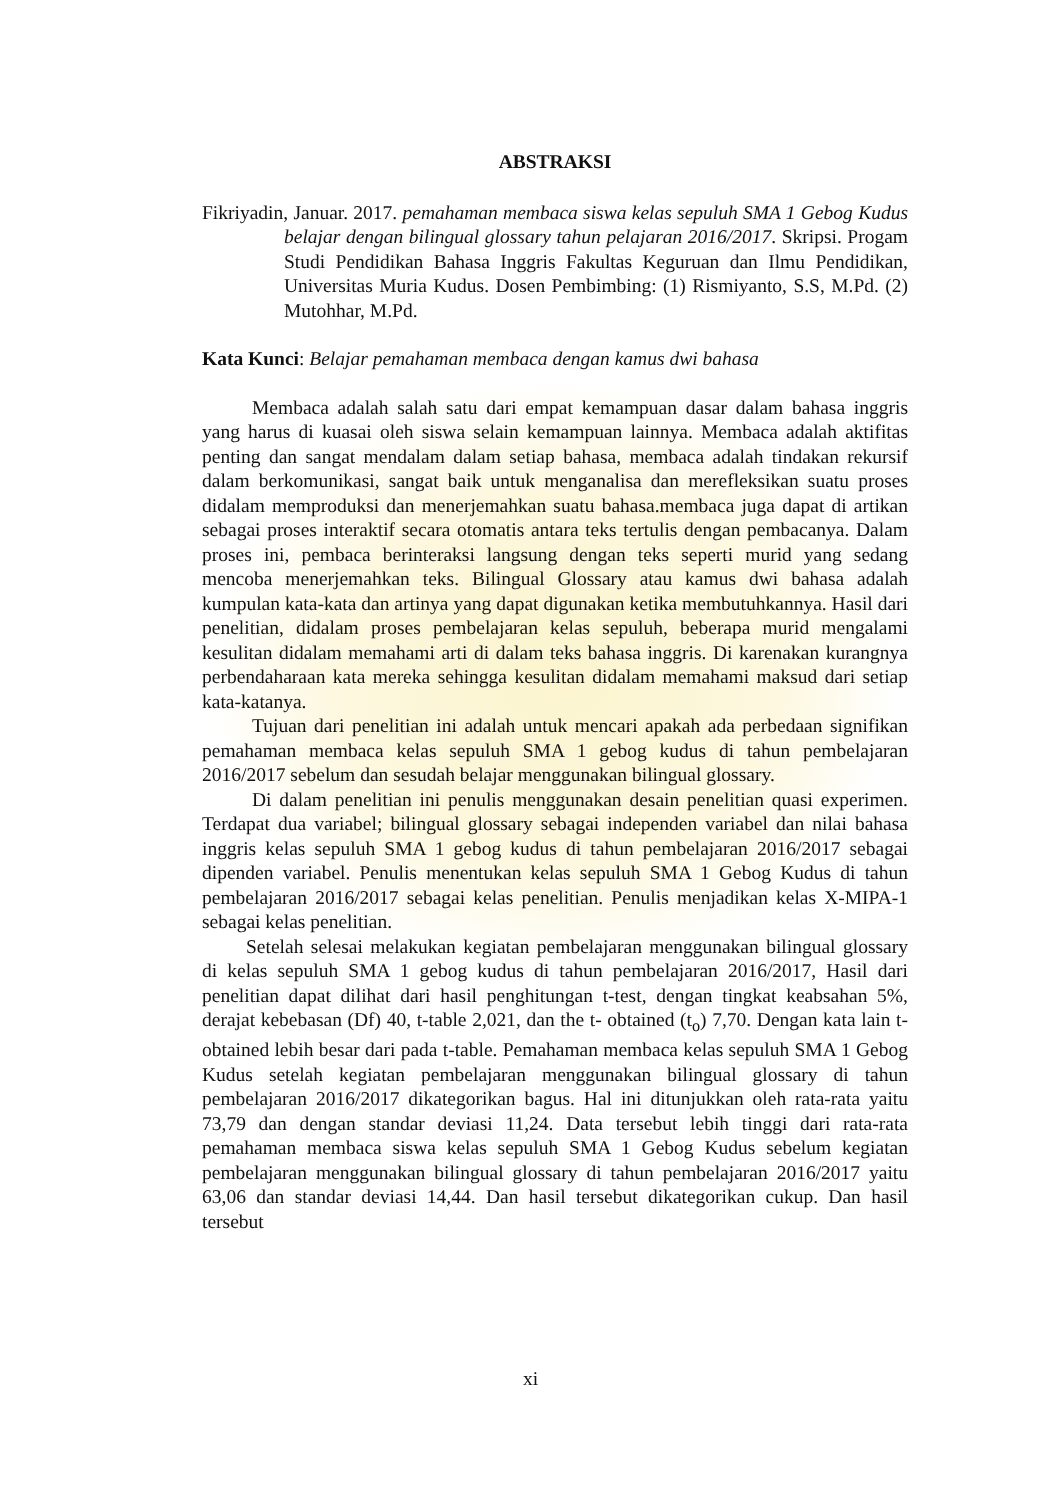ABSTRAKSI
Fikriyadin, Januar. 2017. pemahaman membaca siswa kelas sepuluh SMA 1 Gebog Kudus belajar dengan bilingual glossary tahun pelajaran 2016/2017. Skripsi. Progam Studi Pendidikan Bahasa Inggris Fakultas Keguruan dan Ilmu Pendidikan, Universitas Muria Kudus. Dosen Pembimbing: (1) Rismiyanto, S.S, M.Pd. (2) Mutohhar, M.Pd.
Kata Kunci: Belajar pemahaman membaca dengan kamus dwi bahasa
Membaca adalah salah satu dari empat kemampuan dasar dalam bahasa inggris yang harus di kuasai oleh siswa selain kemampuan lainnya. Membaca adalah aktifitas penting dan sangat mendalam dalam setiap bahasa, membaca adalah tindakan rekursif dalam berkomunikasi, sangat baik untuk menganalisa dan merefleksikan suatu proses didalam memproduksi dan menerjemahkan suatu bahasa.membaca juga dapat di artikan sebagai proses interaktif secara otomatis antara teks tertulis dengan pembacanya. Dalam proses ini, pembaca berinteraksi langsung dengan teks seperti murid yang sedang mencoba menerjemahkan teks. Bilingual Glossary atau kamus dwi bahasa adalah kumpulan kata-kata dan artinya yang dapat digunakan ketika membutuhkannya. Hasil dari penelitian, didalam proses pembelajaran kelas sepuluh, beberapa murid mengalami kesulitan didalam memahami arti di dalam teks bahasa inggris. Di karenakan kurangnya perbendaharaan kata mereka sehingga kesulitan didalam memahami maksud dari setiap kata-katanya.
Tujuan dari penelitian ini adalah untuk mencari apakah ada perbedaan signifikan pemahaman membaca kelas sepuluh SMA 1 gebog kudus di tahun pembelajaran 2016/2017 sebelum dan sesudah belajar menggunakan bilingual glossary.
Di dalam penelitian ini penulis menggunakan desain penelitian quasi experimen. Terdapat dua variabel; bilingual glossary sebagai independen variabel dan nilai bahasa inggris kelas sepuluh SMA 1 gebog kudus di tahun pembelajaran 2016/2017 sebagai dipenden variabel. Penulis menentukan kelas sepuluh SMA 1 Gebog Kudus di tahun pembelajaran 2016/2017 sebagai kelas penelitian. Penulis menjadikan kelas X-MIPA-1 sebagai kelas penelitian.
Setelah selesai melakukan kegiatan pembelajaran menggunakan bilingual glossary di kelas sepuluh SMA 1 gebog kudus di tahun pembelajaran 2016/2017, Hasil dari penelitian dapat dilihat dari hasil penghitungan t-test, dengan tingkat keabsahan 5%, derajat kebebasan (Df) 40, t-table 2,021, dan the t- obtained (t<sub>o</sub>) 7,70. Dengan kata lain t-obtained lebih besar dari pada t-table. Pemahaman membaca kelas sepuluh SMA 1 Gebog Kudus setelah kegiatan pembelajaran menggunakan bilingual glossary di tahun pembelajaran 2016/2017 dikategorikan bagus. Hal ini ditunjukkan oleh rata-rata yaitu 73,79 dan dengan standar deviasi 11,24. Data tersebut lebih tinggi dari rata-rata pemahaman membaca siswa kelas sepuluh SMA 1 Gebog Kudus sebelum kegiatan pembelajaran menggunakan bilingual glossary di tahun pembelajaran 2016/2017 yaitu 63,06 dan standar deviasi 14,44. Dan hasil tersebut dikategorikan cukup. Dan hasil tersebut
xi